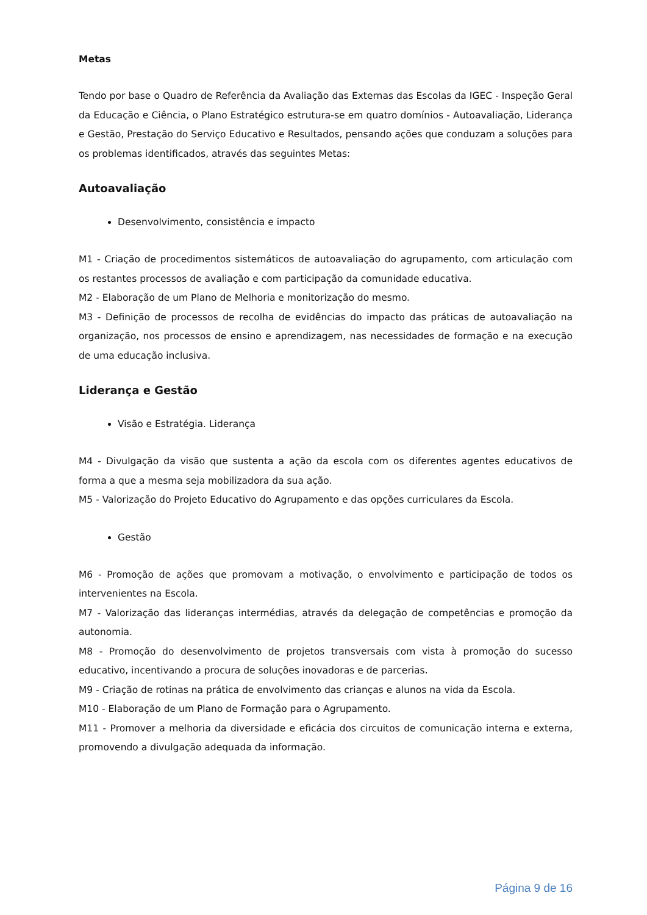Metas
Tendo por base o Quadro de Referência da Avaliação das Externas das Escolas da IGEC - Inspeção Geral da Educação e Ciência, o Plano Estratégico estrutura-se em quatro domínios - Autoavaliação, Liderança e Gestão, Prestação do Serviço Educativo e Resultados, pensando ações que conduzam a soluções para os problemas identificados, através das seguintes Metas:
Autoavaliação
Desenvolvimento, consistência e impacto
M1 - Criação de procedimentos sistemáticos de autoavaliação do agrupamento, com articulação com os restantes processos de avaliação e com participação da comunidade educativa.
M2 - Elaboração de um Plano de Melhoria e monitorização do mesmo.
M3 - Definição de processos de recolha de evidências do impacto das práticas de autoavaliação na organização, nos processos de ensino e aprendizagem, nas necessidades de formação e na execução de uma educação inclusiva.
Liderança e Gestão
Visão e Estratégia. Liderança
M4 - Divulgação da visão que sustenta a ação da escola com os diferentes agentes educativos de forma a que a mesma seja mobilizadora da sua ação.
M5 - Valorização do Projeto Educativo do Agrupamento e das opções curriculares da Escola.
Gestão
M6 - Promoção de ações que promovam a motivação, o envolvimento e participação de todos os intervenientes na Escola.
M7 - Valorização das lideranças intermédias, através da delegação de competências e promoção da autonomia.
M8 - Promoção do desenvolvimento de projetos transversais com vista à promoção do sucesso educativo, incentivando a procura de soluções inovadoras e de parcerias.
M9 - Criação de rotinas na prática de envolvimento das crianças e alunos na vida da Escola.
M10 - Elaboração de um Plano de Formação para o Agrupamento.
M11 - Promover a melhoria da diversidade e eficácia dos circuitos de comunicação interna e externa, promovendo a divulgação adequada da informação.
Página 9 de 16